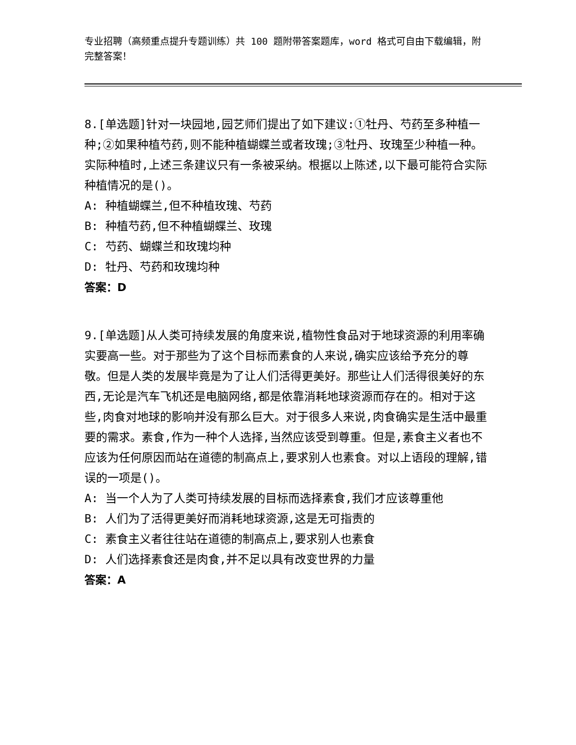专业招聘（高频重点提升专题训练）共 100 题附带答案题库，word 格式可自由下载编辑，附完整答案！
8.[单选题]针对一块园地,园艺师们提出了如下建议:①牡丹、芍药至多种植一种;②如果种植芍药,则不能种植蝴蝶兰或者玫瑰;③牡丹、玫瑰至少种植一种。实际种植时,上述三条建议只有一条被采纳。根据以上陈述,以下最可能符合实际种植情况的是()。
A: 种植蝴蝶兰,但不种植玫瑰、芍药
B: 种植芍药,但不种植蝴蝶兰、玫瑰
C: 芍药、蝴蝶兰和玫瑰均种
D: 牡丹、芍药和玫瑰均种
答案：D
9.[单选题]从人类可持续发展的角度来说,植物性食品对于地球资源的利用率确实要高一些。对于那些为了这个目标而素食的人来说,确实应该给予充分的尊敬。但是人类的发展毕竟是为了让人们活得更美好。那些让人们活得很美好的东西,无论是汽车飞机还是电脑网络,都是依靠消耗地球资源而存在的。相对于这些,肉食对地球的影响并没有那么巨大。对于很多人来说,肉食确实是生活中最重要的需求。素食,作为一种个人选择,当然应该受到尊重。但是,素食主义者也不应该为任何原因而站在道德的制高点上,要求别人也素食。对以上语段的理解,错误的一项是()。
A: 当一个人为了人类可持续发展的目标而选择素食,我们才应该尊重他
B: 人们为了活得更美好而消耗地球资源,这是无可指责的
C: 素食主义者往往站在道德的制高点上,要求别人也素食
D: 人们选择素食还是肉食,并不足以具有改变世界的力量
答案：A